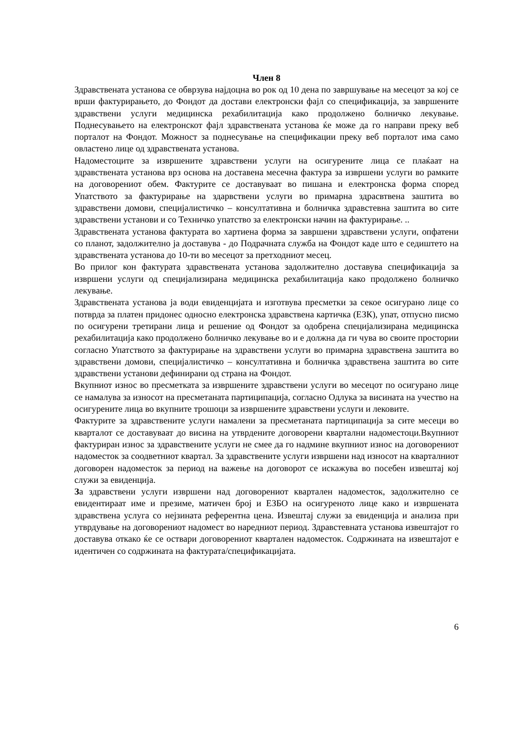Член 8
Здравствената установа се обврзува најдоцна во рок од 10 дена по завршување на месецот за кој се врши фактурирањето, до Фондот да достави електронски фајл со спецификација, за завршените здравствени услуги медицинска рехабилитација како продолжено болничко лекување. Поднесувањето на електронскот фајл здравствената установа ќе може да го направи преку веб порталот на Фондот. Можност за поднесување на спецификации преку веб порталот има само овластено лице од здравствената установа.
Надоместоците за извршените здравствени услуги на осигурените лица се плаќаат на здравствената установа врз основа на доставена месечна фактура за извршени услуги во рамките на договорениот обем. Фактурите се доставуваат во пишана и електронска форма според Упатството за фактурирање на здарвствени услуги во примарна здрасвтвена заштита во здравствени домови, специјалистичко – консултативна и болничка здравстевна заштита во сите здравствени установи и со Техничко упатство за електронски начин на фактурирање. ..
Здравствената установа фактурата во хартиена форма за завршени здравствени услуги, опфатени со планот, задолжително ја доставува - до Подрачнатa служба на Фондот каде што е седиштето на здравствената установа до 10-ти во месецот за претходниот месец.
Во прилог кон фактурата здравствената установа задолжително доставува спецификација за извршени услуги од специјализирана медицинска рехабилитација како продолжено болничко лекување.
Здравствената установа ја води евиденцијата и изготвува пресметки за секое осигурано лице со потврда за платен придонес односно електронска здравствена картичка (ЕЗК), упат, отпусно писмо по осигурени третирани лица и решение од Фондот за одобрена специјализирана медицинска рехабилитација како продолжено болничко лекување во и е должна да ги чува во своите простории согласно Упатството за фактурирање на здравствени услуги во примарна здравствена заштита во здравствени домови, специјалистичко – консултативна и болничка здравствена заштита во сите здравствени установи дефинирани од страна на Фондот.
Вкупниот износ во пресметката за извршените здравствени услуги во месецот по осигурано лице се намалува за износот на пресметаната партиципација, согласно Одлука за висината на учество на осигурените лица во вкупните трошоци за извршените здравствени услуги и лековите.
Фактурите за здравствените услуги намалени за пресметаната партиципација за сите месеци во кварталот се доставуваат до висина на утврдените договорени квартални надоместоци.Вкупниот фактуриран износ за здравствените услуги не смее да го надмине вкупниот износ на договорениот надоместок за соодветниот квартал. За здравствените услуги извршени над износот на кварталниот договорен надоместок за период на важење на договорот се искажува во посебен извештај кој служи за евиденција.
За здравствени услуги извршени над договорениот квартален надоместок, задолжително се евидентираат име и презиме, матичен број и ЕЗБО на осигуреното лице како и извршената здравствена услуга со нејзината референтна цена. Извештај служи за евиденција и анализа при утврдување на договорениот надомест во наредниот период. Здравстевната установа извештајот го доставува откако ќе се оствари договорениот квартален надоместок. Содржината на извештајот е идентичен со содржината на фактурата/спецификацијата.
6